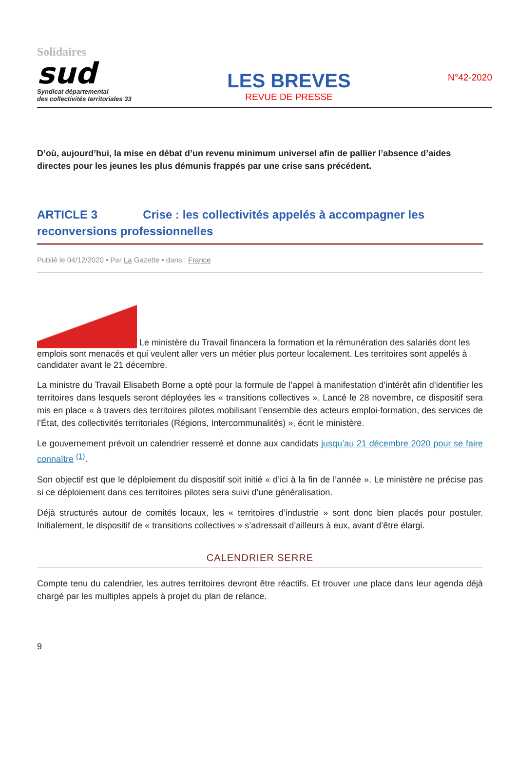Solidaires
sud
Syndicat départemental
des collectivités territoriales 33
LES BREVES
REVUE DE PRESSE
N°42-2020
D’où, aujourd’hui, la mise en débat d’un revenu minimum universel afin de pallier l’absence d’aides directes pour les jeunes les plus démunis frappés par une crise sans précédent.
ARTICLE 3 Crise : les collectivités appelés à accompagner les reconversions professionnelles
Publié le 04/12/2020 • Par La Gazette • dans : France
Le ministère du Travail financera la formation et la rémunération des salariés dont les emplois sont menacés et qui veulent aller vers un métier plus porteur localement. Les territoires sont appelés à candidater avant le 21 décembre.
La ministre du Travail Elisabeth Borne a opté pour la formule de l’appel à manifestation d’intérêt afin d’identifier les territoires dans lesquels seront déployées les « transitions collectives ». Lancé le 28 novembre, ce dispositif sera mis en place « à travers des territoires pilotes mobilisant l’ensemble des acteurs emploi-formation, des services de l’État, des collectivités territoriales (Régions, Intercommunalités) », écrit le ministère.
Le gouvernement prévoit un calendrier resserré et donne aux candidats jusqu’au 21 décembre 2020 pour se faire connaître <sup>(1)</sup>.
Son objectif est que le déploiement du dispositif soit initié « d’ici à la fin de l’année ». Le ministère ne précise pas si ce déploiement dans ces territoires pilotes sera suivi d’une généralisation.
Déjà structurés autour de comités locaux, les « territoires d’industrie » sont donc bien placés pour postuler. Initialement, le dispositif de « transitions collectives » s’adressait d’ailleurs à eux, avant d’être élargi.
CALENDRIER SERRE
Compte tenu du calendrier, les autres territoires devront être réactifs. Et trouver une place dans leur agenda déjà chargé par les multiples appels à projet du plan de relance.
9